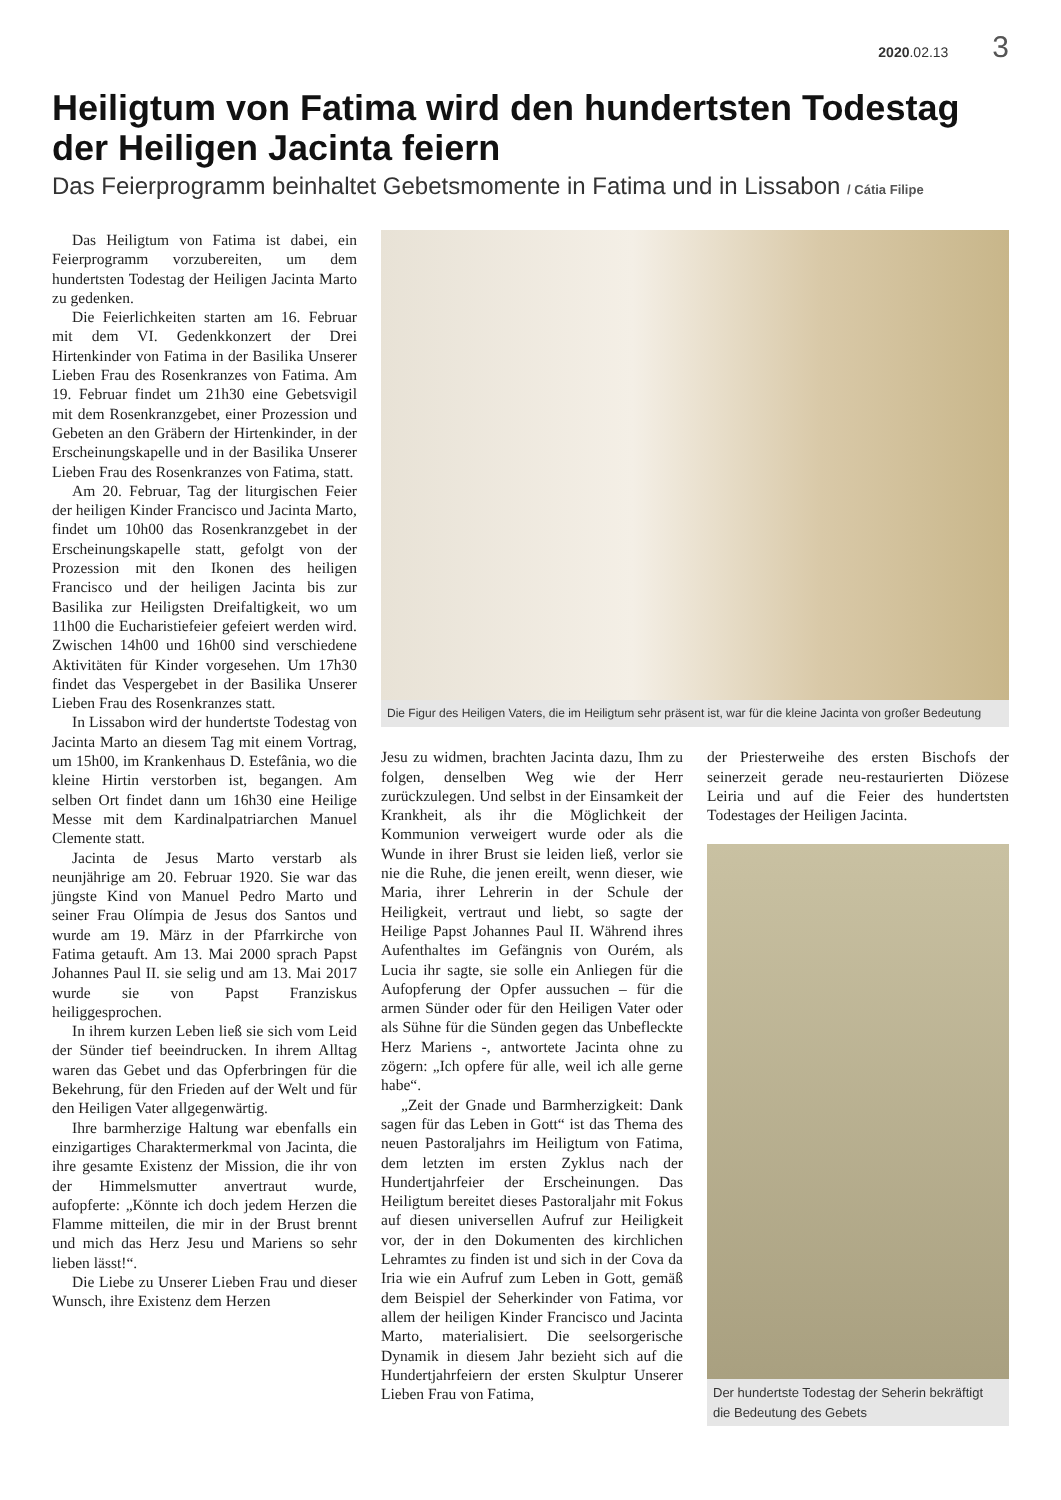2020.02.13 3
Heiligtum von Fatima wird den hundertsten Todestag der Heiligen Jacinta feiern
Das Feierprogramm beinhaltet Gebetsmomente in Fatima und in Lissabon / Cátia Filipe
Das Heiligtum von Fatima ist dabei, ein Feierprogramm vorzubereiten, um dem hundertsten Todestag der Heiligen Jacinta Marto zu gedenken.
Die Feierlichkeiten starten am 16. Februar mit dem VI. Gedenkkonzert der Drei Hirtenkinder von Fatima in der Basilika Unserer Lieben Frau des Rosenkranzes von Fatima. Am 19. Februar findet um 21h30 eine Gebetsvigil mit dem Rosenkranzgebet, einer Prozession und Gebeten an den Gräbern der Hirtenkinder, in der Erscheinungskapelle und in der Basilika Unserer Lieben Frau des Rosenkranzes von Fatima, statt.
Am 20. Februar, Tag der liturgischen Feier der heiligen Kinder Francisco und Jacinta Marto, findet um 10h00 das Rosenkranzgebet in der Erscheinungskapelle statt, gefolgt von der Prozession mit den Ikonen des heiligen Francisco und der heiligen Jacinta bis zur Basilika zur Heiligsten Dreifaltigkeit, wo um 11h00 die Eucharistiefeier gefeiert werden wird. Zwischen 14h00 und 16h00 sind verschiedene Aktivitäten für Kinder vorgesehen. Um 17h30 findet das Vespergebet in der Basilika Unserer Lieben Frau des Rosenkranzes statt.
In Lissabon wird der hundertste Todestag von Jacinta Marto an diesem Tag mit einem Vortrag, um 15h00, im Krankenhaus D. Estefânia, wo die kleine Hirtin verstorben ist, begangen. Am selben Ort findet dann um 16h30 eine Heilige Messe mit dem Kardinalpatriarchen Manuel Clemente statt.
Jacinta de Jesus Marto verstarb als neunjährige am 20. Februar 1920. Sie war das jüngste Kind von Manuel Pedro Marto und seiner Frau Olímpia de Jesus dos Santos und wurde am 19. März in der Pfarrkirche von Fatima getauft. Am 13. Mai 2000 sprach Papst Johannes Paul II. sie selig und am 13. Mai 2017 wurde sie von Papst Franziskus heiliggesprochen.
In ihrem kurzen Leben ließ sie sich vom Leid der Sünder tief beeindrucken. In ihrem Alltag waren das Gebet und das Opferbringen für die Bekehrung, für den Frieden auf der Welt und für den Heiligen Vater allgegenwärtig.
Ihre barmherzige Haltung war ebenfalls ein einzigartiges Charaktermerkmal von Jacinta, die ihre gesamte Existenz der Mission, die ihr von der Himmelsmutter anvertraut wurde, aufopferte: „Könnte ich doch jedem Herzen die Flamme mitteilen, die mir in der Brust brennt und mich das Herz Jesu und Mariens so sehr lieben lässt!“.
Die Liebe zu Unserer Lieben Frau und dieser Wunsch, ihre Existenz dem Herzen
Die Figur des Heiligen Vaters, die im Heiligtum sehr präsent ist, war für die kleine Jacinta von großer Bedeutung
Jesu zu widmen, brachten Jacinta dazu, Ihm zu folgen, denselben Weg wie der Herr zurückzulegen. Und selbst in der Einsamkeit der Krankheit, als ihr die Möglichkeit der Kommunion verweigert wurde oder als die Wunde in ihrer Brust sie leiden ließ, verlor sie nie die Ruhe, die jenen ereilt, wenn dieser, wie Maria, ihrer Lehrerin in der Schule der Heiligkeit, vertraut und liebt, so sagte der Heilige Papst Johannes Paul II. Während ihres Aufenthaltes im Gefängnis von Ourém, als Lucia ihr sagte, sie solle ein Anliegen für die Aufopferung der Opfer aussuchen – für die armen Sünder oder für den Heiligen Vater oder als Sühne für die Sünden gegen das Unbefleckte Herz Mariens -, antwortete Jacinta ohne zu zögern: „Ich opfere für alle, weil ich alle gerne habe“.
„Zeit der Gnade und Barmherzigkeit: Dank sagen für das Leben in Gott“ ist das Thema des neuen Pastoraljahrs im Heiligtum von Fatima, dem letzten im ersten Zyklus nach der Hundertjahrfeier der Erscheinungen. Das Heiligtum bereitet dieses Pastoraljahr mit Fokus auf diesen universellen Aufruf zur Heiligkeit vor, der in den Dokumenten des kirchlichen Lehramtes zu finden ist und sich in der Cova da Iria wie ein Aufruf zum Leben in Gott, gemäß dem Beispiel der Seherkinder von Fatima, vor allem der heiligen Kinder Francisco und Jacinta Marto, materialisiert. Die seelsorgerische Dynamik in diesem Jahr bezieht sich auf die Hundertjahrfeiern der ersten Skulptur Unserer Lieben Frau von Fatima,
der Priesterweihe des ersten Bischofs der seinerzeit gerade neu-restaurierten Diözese Leiria und auf die Feier des hundertsten Todestages der Heiligen Jacinta.
Der hundertste Todestag der Seherin bekräftigt die Bedeutung des Gebets